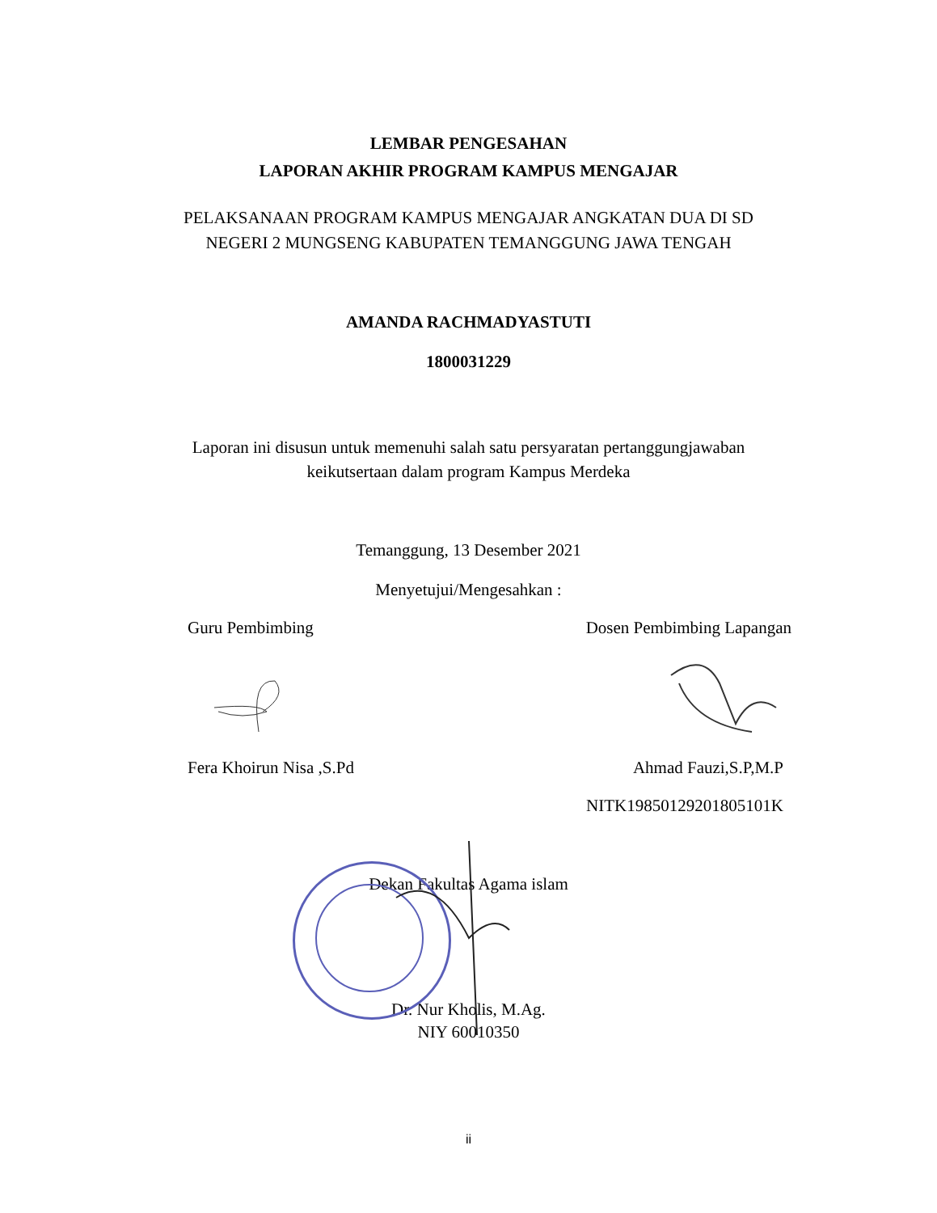LEMBAR PENGESAHAN
LAPORAN AKHIR PROGRAM KAMPUS MENGAJAR
PELAKSANAAN PROGRAM KAMPUS MENGAJAR ANGKATAN DUA DI SD
NEGERI 2 MUNGSENG KABUPATEN TEMANGGUNG JAWA TENGAH
AMANDA RACHMADYASTUTI
1800031229
Laporan ini disusun untuk memenuhi salah satu persyaratan pertanggungjawaban
keikutsertaan dalam program Kampus Merdeka
Temanggung, 13 Desember 2021
Menyetujui/Mengesahkan :
Guru Pembimbing Dosen Pembimbing Lapangan
Fera Khoirun Nisa ,S.Pd Ahmad Fauzi,S.P,M.P
NITK19850129201805101K
Dekan Fakultas Agama islam
Dr. Nur Kholis, M.Ag.
NIY 60010350
ii